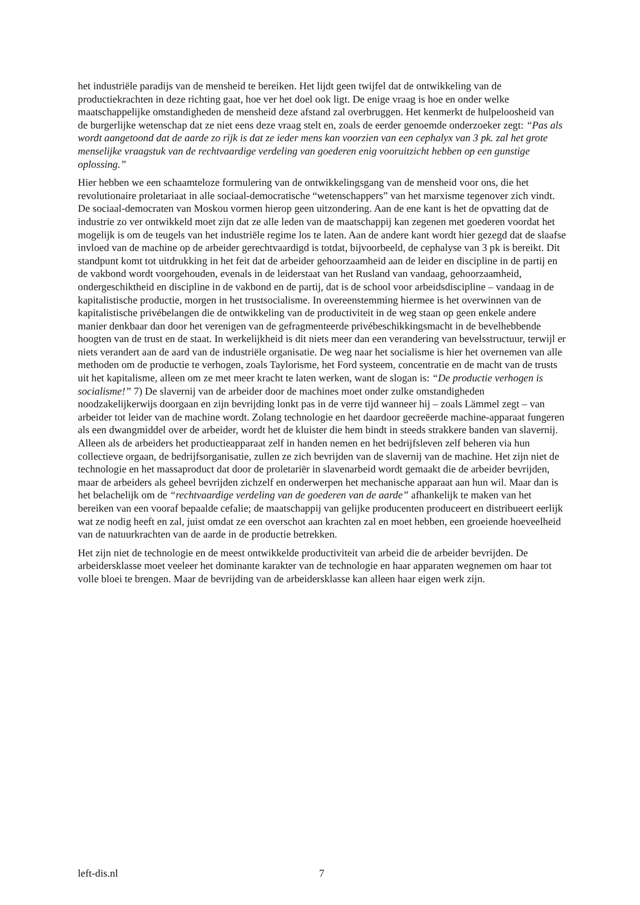het industriële paradijs van de mensheid te bereiken. Het lijdt geen twijfel dat de ontwikkeling van de productiekrachten in deze richting gaat, hoe ver het doel ook ligt. De enige vraag is hoe en onder welke maatschappelijke omstandigheden de mensheid deze afstand zal overbruggen. Het kenmerkt de hulpeloosheid van de burgerlijke wetenschap dat ze niet eens deze vraag stelt en, zoals de eerder genoemde onderzoeker zegt: “Pas als wordt aangetoond dat de aarde zo rijk is dat ze ieder mens kan voorzien van een cephalyx van 3 pk. zal het grote menselijke vraagstuk van de rechtvaardige verdeling van goederen enig vooruitzicht hebben op een gunstige oplossing.”
Hier hebben we een schaamteloze formulering van de ontwikkelingsgang van de mensheid voor ons, die het revolutionaire proletariaat in alle sociaal-democratische “wetenschappers” van het marxisme tegenover zich vindt. De sociaal-democraten van Moskou vormen hierop geen uitzondering. Aan de ene kant is het de opvatting dat de industrie zo ver ontwikkeld moet zijn dat ze alle leden van de maatschappij kan zegenen met goederen voordat het mogelijk is om de teugels van het industriële regime los te laten. Aan de andere kant wordt hier gezegd dat de slaafse invloed van de machine op de arbeider gerechtvaardigd is totdat, bijvoorbeeld, de cephalyse van 3 pk is bereikt. Dit standpunt komt tot uitdrukking in het feit dat de arbeider gehoorzaamheid aan de leider en discipline in de partij en de vakbond wordt voorgehouden, evenals in de leiderstaat van het Rusland van vandaag, gehoorzaamheid, ondergeschiktheid en discipline in de vakbond en de partij, dat is de school voor arbeidsdiscipline – vandaag in de kapitalistische productie, morgen in het trustsocialisme. In overeenstemming hiermee is het overwinnen van de kapitalistische privébelangen die de ontwikkeling van de productiviteit in de weg staan op geen enkele andere manier denkbaar dan door het verenigen van de gefragmenteerde privébeschikkingsmacht in de bevelhebbende hoogten van de trust en de staat. In werkelijkheid is dit niets meer dan een verandering van bevelsstructuur, terwijl er niets verandert aan de aard van de industriële organisatie. De weg naar het socialisme is hier het overnemen van alle methoden om de productie te verhogen, zoals Taylorisme, het Ford systeem, concentratie en de macht van de trusts uit het kapitalisme, alleen om ze met meer kracht te laten werken, want de slogan is: “De productie verhogen is socialisme!” 7) De slavernij van de arbeider door de machines moet onder zulke omstandigheden noodzakelijkerwijs doorgaan en zijn bevrijding lonkt pas in de verre tijd wanneer hij – zoals Lämmel zegt – van arbeider tot leider van de machine wordt. Zolang technologie en het daardoor gecreëerde machine-apparaat fungeren als een dwangmiddel over de arbeider, wordt het de kluister die hem bindt in steeds strakkere banden van slavernij. Alleen als de arbeiders het productieapparaat zelf in handen nemen en het bedrijfsleven zelf beheren via hun collectieve orgaan, de bedrijfsorganisatie, zullen ze zich bevrijden van de slavernij van de machine. Het zijn niet de technologie en het massaproduct dat door de proletariër in slavenarbeid wordt gemaakt die de arbeider bevrijden, maar de arbeiders als geheel bevrijden zichzelf en onderwerpen het mechanische apparaat aan hun wil. Maar dan is het belachelijk om de “rechtvaardige verdeling van de goederen van de aarde” afhankelijk te maken van het bereiken van een vooraf bepaalde cefalie; de maatschappij van gelijke producenten produceert en distribueert eerlijk wat ze nodig heeft en zal, juist omdat ze een overschot aan krachten zal en moet hebben, een groeiende hoeveelheid van de natuurkrachten van de aarde in de productie betrekken.
Het zijn niet de technologie en de meest ontwikkelde productiviteit van arbeid die de arbeider bevrijden. De arbeidersklasse moet veeleer het dominante karakter van de technologie en haar apparaten wegnemen om haar tot volle bloei te brengen. Maar de bevrijding van de arbeidersklasse kan alleen haar eigen werk zijn.
left-dis.nl 7